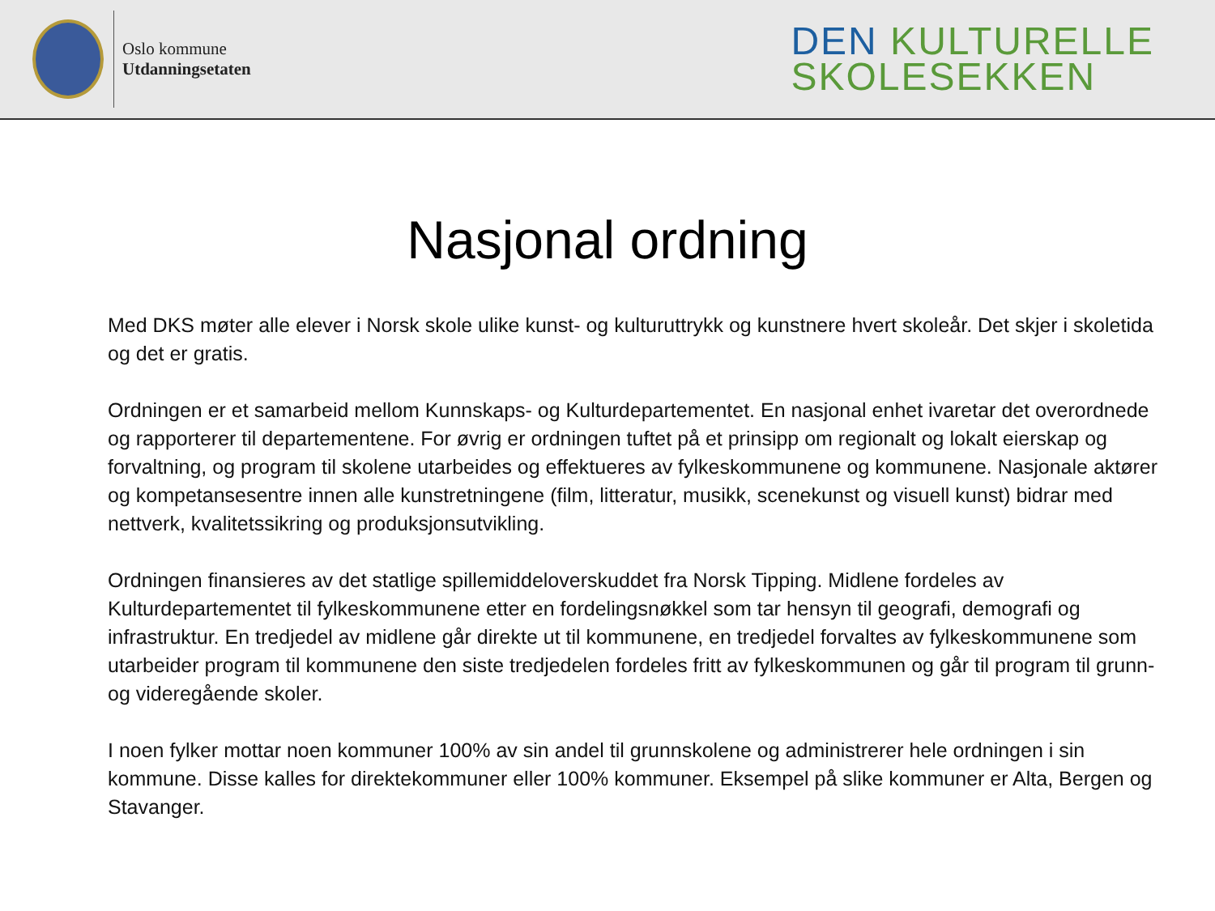Oslo kommune
Utdanningsetaten
DEN KULTURELLE
SKOLESEKKEN
Nasjonal ordning
Med DKS møter alle elever i Norsk skole ulike kunst- og kulturuttrykk og kunstnere hvert skoleår. Det skjer i skoletida og det er gratis.
Ordningen er et samarbeid mellom Kunnskaps- og Kulturdepartementet. En nasjonal enhet ivaretar det overordnede og rapporterer til departementene. For øvrig er ordningen tuftet på et prinsipp om regionalt og lokalt eierskap og forvaltning, og program til skolene utarbeides og effektueres av fylkeskommunene og kommunene. Nasjonale aktører og kompetansesentre innen alle kunstretningene (film, litteratur, musikk, scenekunst og visuell kunst) bidrar med nettverk, kvalitetssikring og produksjonsutvikling.
Ordningen finansieres av det statlige spillemiddeloverskuddet fra Norsk Tipping. Midlene fordeles av Kulturdepartementet til fylkeskommunene etter en fordelingsnøkkel som tar hensyn til geografi, demografi og infrastruktur. En tredjedel av midlene går direkte ut til kommunene, en tredjedel forvaltes av fylkeskommunene som utarbeider program til kommunene den siste tredjedelen fordeles fritt av fylkeskommunen og går til program til grunn- og videregående skoler.
I noen fylker mottar noen kommuner 100% av sin andel til grunnskolene og administrerer hele ordningen i sin kommune. Disse kalles for direktekommuner eller 100% kommuner. Eksempel på slike kommuner er Alta, Bergen og Stavanger.